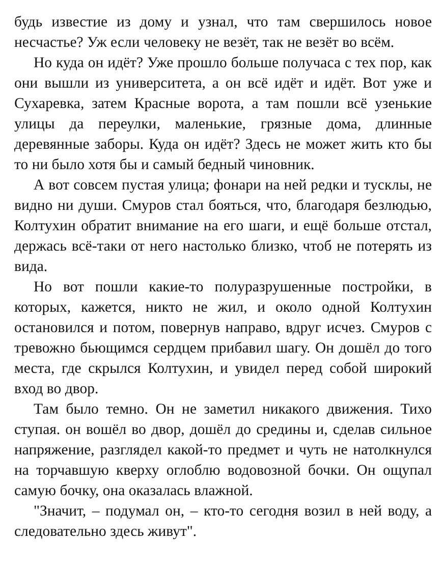будь известие из дому и узнал, что там свершилось новое несчастье? Уж если человеку не везёт, так не везёт во всём.
Но куда он идёт? Уже прошло больше получаса с тех пор, как они вышли из университета, а он всё идёт и идёт. Вот уже и Сухаревка, затем Красные ворота, а там пошли всё узенькие улицы да переулки, маленькие, грязные дома, длинные деревянные заборы. Куда он идёт? Здесь не может жить кто бы то ни было хотя бы и самый бедный чиновник.
А вот совсем пустая улица; фонари на ней редки и тусклы, не видно ни души. Смуров стал бояться, что, благодаря безлюдью, Колтухин обратит внимание на его шаги, и ещё больше отстал, держась всё-таки от него настолько близко, чтоб не потерять из вида.
Но вот пошли какие-то полуразрушенные постройки, в которых, кажется, никто не жил, и около одной Колтухин остановился и потом, повернув направо, вдруг исчез. Смуров с тревожно бьющимся сердцем прибавил шагу. Он дошёл до того места, где скрылся Колтухин, и увидел перед собой широкий вход во двор.
Там было темно. Он не заметил никакого движения. Тихо ступая. он вошёл во двор, дошёл до средины и, сделав сильное напряжение, разглядел какой-то предмет и чуть не натолкнулся на торчавшую кверху оглоблю водовозной бочки. Он ощупал самую бочку, она оказалась влажной.
"Значит, – подумал он, – кто-то сегодня возил в ней воду, а следовательно здесь живут".